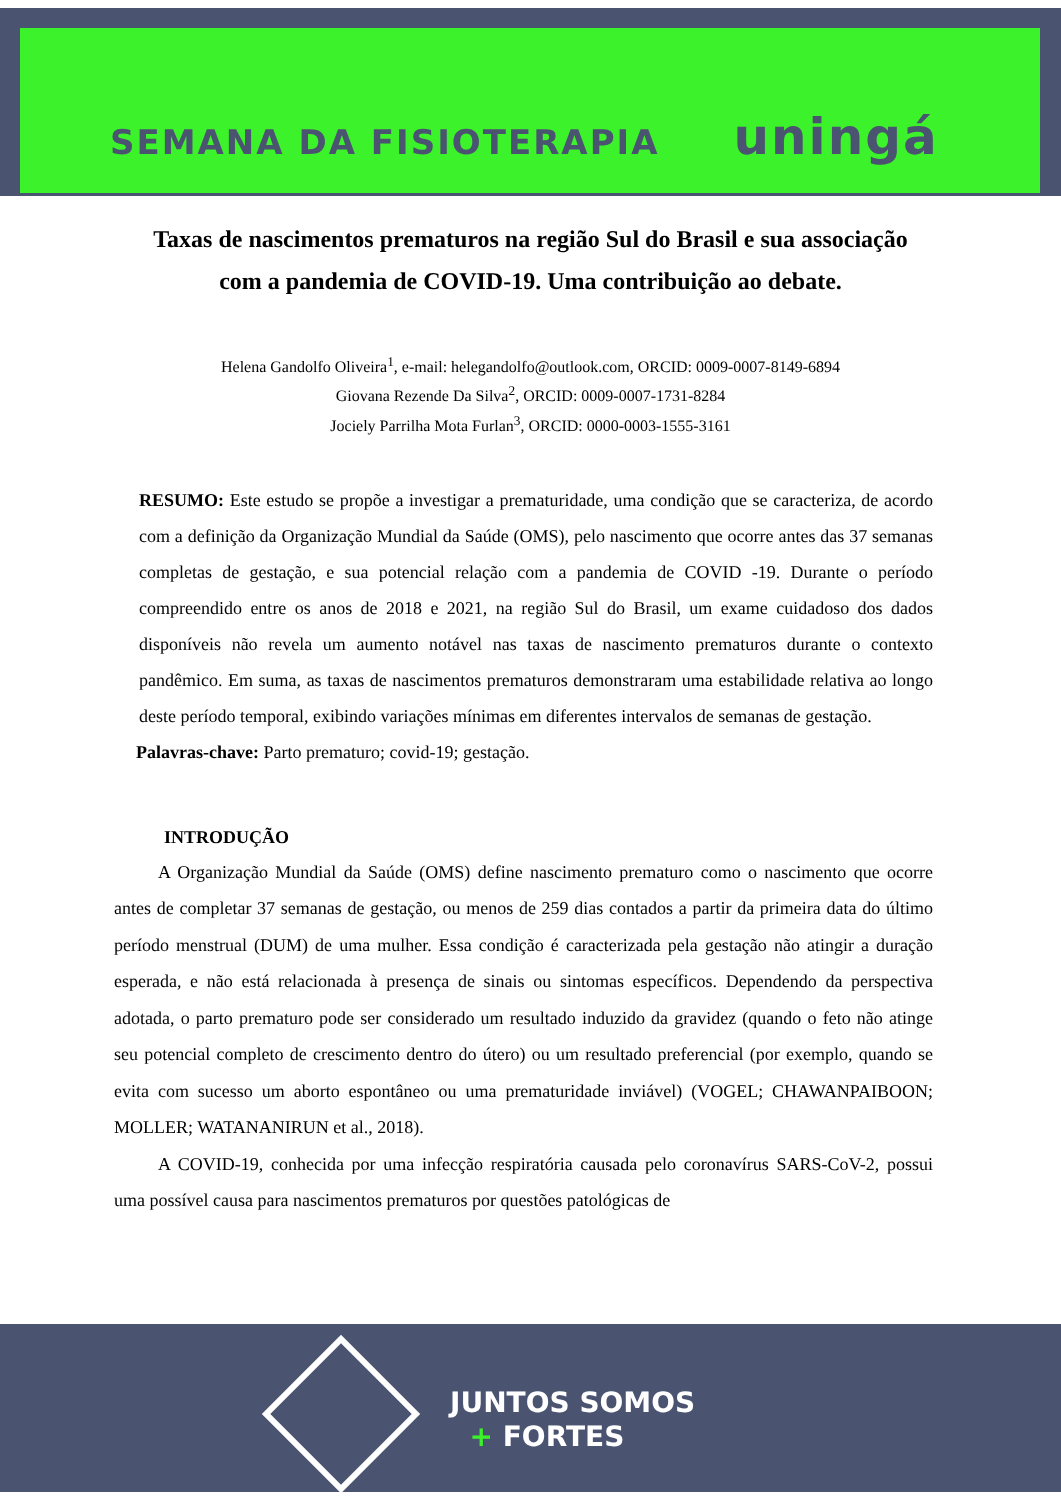SEMANA DA FISIOTERAPIA uningá
Taxas de nascimentos prematuros na região Sul do Brasil e sua associação com a pandemia de COVID-19. Uma contribuição ao debate.
Helena Gandolfo Oliveira<sup>1</sup>, e-mail: helegandolfo@outlook.com, ORCID: 0009-0007-8149-6894
Giovana Rezende Da Silva<sup>2</sup>, ORCID: 0009-0007-1731-8284
Jociely Parrilha Mota Furlan<sup>3</sup>, ORCID: 0000-0003-1555-3161
RESUMO: Este estudo se propõe a investigar a prematuridade, uma condição que se caracteriza, de acordo com a definição da Organização Mundial da Saúde (OMS), pelo nascimento que ocorre antes das 37 semanas completas de gestação, e sua potencial relação com a pandemia de COVID -19. Durante o período compreendido entre os anos de 2018 e 2021, na região Sul do Brasil, um exame cuidadoso dos dados disponíveis não revela um aumento notável nas taxas de nascimento prematuros durante o contexto pandêmico. Em suma, as taxas de nascimentos prematuros demonstraram uma estabilidade relativa ao longo deste período temporal, exibindo variações mínimas em diferentes intervalos de semanas de gestação.
Palavras-chave: Parto prematuro; covid-19; gestação.
INTRODUÇÃO
A Organização Mundial da Saúde (OMS) define nascimento prematuro como o nascimento que ocorre antes de completar 37 semanas de gestação, ou menos de 259 dias contados a partir da primeira data do último período menstrual (DUM) de uma mulher. Essa condição é caracterizada pela gestação não atingir a duração esperada, e não está relacionada à presença de sinais ou sintomas específicos. Dependendo da perspectiva adotada, o parto prematuro pode ser considerado um resultado induzido da gravidez (quando o feto não atinge seu potencial completo de crescimento dentro do útero) ou um resultado preferencial (por exemplo, quando se evita com sucesso um aborto espontâneo ou uma prematuridade inviável) (VOGEL; CHAWANPAIBOON; MOLLER; WATANANIRUN et al., 2018).
A COVID-19, conhecida por uma infecção respiratória causada pelo coronavírus SARS-CoV-2, possui uma possível causa para nascimentos prematuros por questões patológicas de
JUNTOS SOMOS
+ FORTES